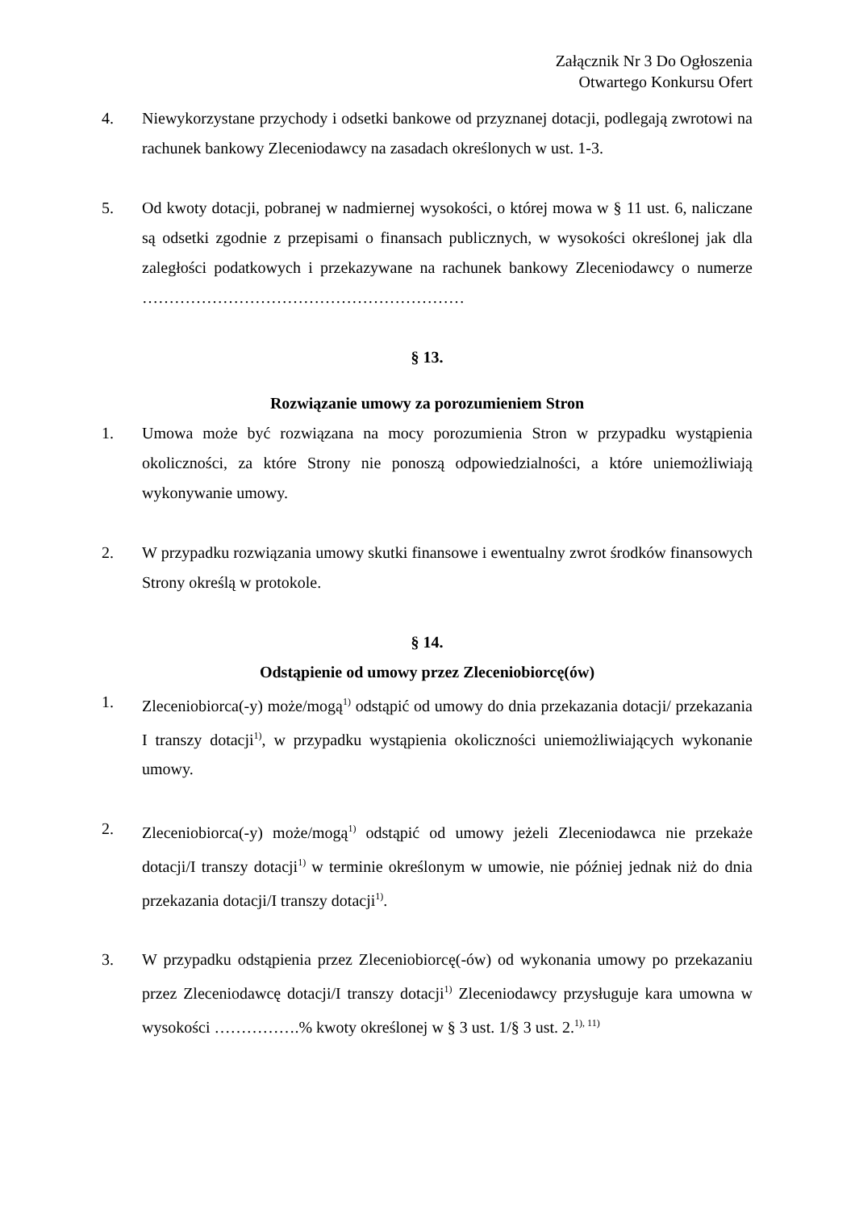Załącznik Nr 3 Do Ogłoszenia
Otwartego Konkursu Ofert
4. Niewykorzystane przychody i odsetki bankowe od przyznanej dotacji, podlegają zwrotowi na rachunek bankowy Zleceniodawcy na zasadach określonych w ust. 1-3.
5. Od kwoty dotacji, pobranej w nadmiernej wysokości, o której mowa w § 11 ust. 6, naliczane są odsetki zgodnie z przepisami o finansach publicznych, w wysokości określonej jak dla zaległości podatkowych i przekazywane na rachunek bankowy Zleceniodawcy o numerze ……………………………………………………
§ 13.
Rozwiązanie umowy za porozumieniem Stron
1. Umowa może być rozwiązana na mocy porozumienia Stron w przypadku wystąpienia okoliczności, za które Strony nie ponoszą odpowiedzialności, a które uniemożliwiają wykonywanie umowy.
2. W przypadku rozwiązania umowy skutki finansowe i ewentualny zwrot środków finansowych Strony określą w protokole.
§ 14.
Odstąpienie od umowy przez Zleceniobiorcę(ów)
1. Zleceniobiorca(-y) może/mogą<sup>1)</sup> odstąpić od umowy do dnia przekazania dotacji/ przekazania I transzy dotacji<sup>1)</sup>, w przypadku wystąpienia okoliczności uniemożliwiających wykonanie umowy.
2. Zleceniobiorca(-y) może/mogą<sup>1)</sup> odstąpić od umowy jeżeli Zleceniodawca nie przekaże dotacji/I transzy dotacji<sup>1)</sup> w terminie określonym w umowie, nie później jednak niż do dnia przekazania dotacji/I transzy dotacji<sup>1)</sup>.
3. W przypadku odstąpienia przez Zleceniobiorcę(-ów) od wykonania umowy po przekazaniu przez Zleceniodawcę dotacji/I transzy dotacji<sup>1)</sup> Zleceniodawcy przysługuje kara umowna w wysokości …………….% kwoty określonej w § 3 ust. 1/§ 3 ust. 2.<sup>1), 11)</sup>